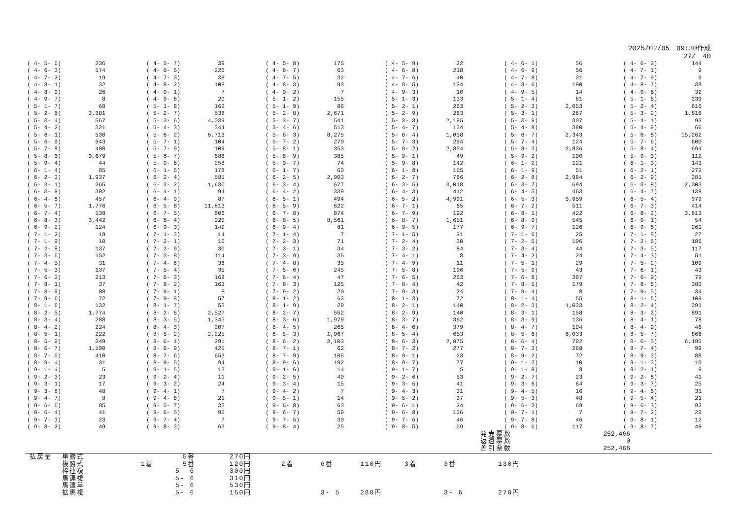2025/02/05　09:30作成
27/　40
| ( 4- 5- 6) | 236 | ( 4- 5- 7) | 39 | ( 4- 5- 8) | 175 | ( 4- 5- 9) | 22 | ( 4- 6- 1) | 56 | ( 4- 6- 2) | 144 |
| ( 4- 6- 3) | 174 | ( 4- 6- 5) | 226 | ( 4- 6- 7) | 63 | ( 4- 6- 8) | 218 | ( 4- 6- 9) | 56 | ( 4- 7- 1) | 9 |
| ( 4- 7- 2) | 19 | ( 4- 7- 3) | 38 | ( 4- 7- 5) | 32 | ( 4- 7- 6) | 40 | ( 4- 7- 8) | 31 | ( 4- 7- 9) | 9 |
| ( 4- 8- 1) | 32 | ( 4- 8- 2) | 108 | ( 4- 8- 3) | 93 | ( 4- 8- 5) | 134 | ( 4- 8- 6) | 190 | ( 4- 8- 7) | 38 |
| ( 4- 8- 9) | 26 | ( 4- 9- 1) | 7 | ( 4- 9- 2) | 7 | ( 4- 9- 3) | 10 | ( 4- 9- 5) | 14 | ( 4- 9- 6) | 32 |
| ( 4- 9- 7) | 8 | ( 4- 9- 8) | 20 | ( 5- 1- 2) | 155 | ( 5- 1- 3) | 133 | ( 5- 1- 4) | 61 | ( 5- 1- 6) | 239 |
| ( 5- 1- 7) | 68 | ( 5- 1- 8) | 162 | ( 5- 1- 9) | 86 | ( 5- 2- 1) | 263 | ( 5- 2- 3) | 2,053 | ( 5- 2- 4) | 616 |
| ( 5- 2- 6) | 3,381 | ( 5- 2- 7) | 538 | ( 5- 2- 8) | 2,671 | ( 5- 2- 9) | 263 | ( 5- 3- 1) | 267 | ( 5- 3- 2) | 1,816 |
| ( 5- 3- 4) | 567 | ( 5- 3- 6) | 4,039 | ( 5- 3- 7) | 541 | ( 5- 3- 8) | 2,195 | ( 5- 3- 9) | 307 | ( 5- 4- 1) | 93 |
| ( 5- 4- 2) | 321 | ( 5- 4- 3) | 344 | ( 5- 4- 6) | 513 | ( 5- 4- 7) | 134 | ( 5- 4- 8) | 380 | ( 5- 4- 9) | 66 |
| ( 5- 6- 1) | 530 | ( 5- 6- 2) | 6,713 | ( 5- 6- 3) | 8,275 | ( 5- 6- 4) | 1,058 | ( 5- 6- 7) | 2,343 | ( 5- 6- 8) | 15,262 |
| ( 5- 6- 9) | 943 | ( 5- 7- 1) | 104 | ( 5- 7- 2) | 270 | ( 5- 7- 3) | 294 | ( 5- 7- 4) | 124 | ( 5- 7- 6) | 600 |
| ( 5- 7- 8) | 408 | ( 5- 7- 9) | 109 | ( 5- 8- 1) | 353 | ( 5- 8- 2) | 2,854 | ( 5- 8- 3) | 2,836 | ( 5- 8- 4) | 694 |
| ( 5- 8- 6) | 9,679 | ( 5- 8- 7) | 888 | ( 5- 8- 9) | 385 | ( 5- 9- 1) | 49 | ( 5- 9- 2) | 100 | ( 5- 9- 3) | 112 |
| ( 5- 9- 4) | 44 | ( 5- 9- 6) | 258 | ( 5- 9- 7) | 74 | ( 5- 9- 8) | 142 | ( 6- 1- 2) | 121 | ( 6- 1- 3) | 143 |
| ( 6- 1- 4) | 85 | ( 6- 1- 5) | 178 | ( 6- 1- 7) | 60 | ( 6- 1- 8) | 165 | ( 6- 1- 9) | 51 | ( 6- 2- 1) | 272 |
| ( 6- 2- 3) | 1,937 | ( 6- 2- 4) | 585 | ( 6- 2- 5) | 2,903 | ( 6- 2- 7) | 766 | ( 6- 2- 8) | 2,984 | ( 6- 2- 9) | 281 |
| ( 6- 3- 1) | 265 | ( 6- 3- 2) | 1,630 | ( 6- 3- 4) | 677 | ( 6- 3- 5) | 3,018 | ( 6- 3- 7) | 694 | ( 6- 3- 8) | 2,303 |
| ( 6- 3- 9) | 302 | ( 6- 4- 1) | 94 | ( 6- 4- 2) | 339 | ( 6- 4- 3) | 412 | ( 6- 4- 5) | 463 | ( 6- 4- 7) | 138 |
| ( 6- 4- 8) | 457 | ( 6- 4- 9) | 87 | ( 6- 5- 1) | 494 | ( 6- 5- 2) | 4,991 | ( 6- 5- 3) | 5,959 | ( 6- 5- 4) | 979 |
| ( 6- 5- 7) | 1,776 | ( 6- 5- 8) | 11,813 | ( 6- 5- 9) | 622 | ( 6- 7- 1) | 65 | ( 6- 7- 2) | 511 | ( 6- 7- 3) | 414 |
| ( 6- 7- 4) | 138 | ( 6- 7- 5) | 606 | ( 6- 7- 8) | 874 | ( 6- 7- 9) | 192 | ( 6- 8- 1) | 422 | ( 6- 8- 2) | 3,813 |
| ( 6- 8- 3) | 3,442 | ( 6- 8- 4) | 920 | ( 6- 8- 5) | 8,561 | ( 6- 8- 7) | 1,651 | ( 6- 8- 9) | 545 | ( 6- 9- 1) | 54 |
| ( 6- 9- 2) | 124 | ( 6- 9- 3) | 149 | ( 6- 9- 4) | 81 | ( 6- 9- 5) | 177 | ( 6- 9- 7) | 126 | ( 6- 9- 8) | 261 |
| ( 7- 1- 2) | 19 | ( 7- 1- 3) | 14 | ( 7- 1- 4) | 7 | ( 7- 1- 5) | 21 | ( 7- 1- 6) | 25 | ( 7- 1- 8) | 27 |
| ( 7- 1- 9) | 10 | ( 7- 2- 1) | 16 | ( 7- 2- 3) | 71 | ( 7- 2- 4) | 30 | ( 7- 2- 5) | 106 | ( 7- 2- 6) | 186 |
| ( 7- 2- 8) | 137 | ( 7- 2- 9) | 30 | ( 7- 3- 1) | 34 | ( 7- 3- 2) | 84 | ( 7- 3- 4) | 44 | ( 7- 3- 5) | 117 |
| ( 7- 3- 6) | 152 | ( 7- 3- 8) | 114 | ( 7- 3- 9) | 35 | ( 7- 4- 1) | 8 | ( 7- 4- 2) | 24 | ( 7- 4- 3) | 51 |
| ( 7- 4- 5) | 31 | ( 7- 4- 6) | 38 | ( 7- 4- 8) | 35 | ( 7- 4- 9) | 11 | ( 7- 5- 1) | 29 | ( 7- 5- 2) | 109 |
| ( 7- 5- 3) | 137 | ( 7- 5- 4) | 35 | ( 7- 5- 6) | 245 | ( 7- 5- 8) | 196 | ( 7- 5- 9) | 43 | ( 7- 6- 1) | 43 |
| ( 7- 6- 2) | 213 | ( 7- 6- 3) | 168 | ( 7- 6- 4) | 47 | ( 7- 6- 5) | 263 | ( 7- 6- 8) | 387 | ( 7- 6- 9) | 79 |
| ( 7- 8- 1) | 37 | ( 7- 8- 2) | 163 | ( 7- 8- 3) | 125 | ( 7- 8- 4) | 42 | ( 7- 8- 5) | 179 | ( 7- 8- 6) | 380 |
| ( 7- 8- 9) | 80 | ( 7- 9- 1) | 8 | ( 7- 9- 2) | 20 | ( 7- 9- 3) | 24 | ( 7- 9- 4) | 8 | ( 7- 9- 5) | 34 |
| ( 7- 9- 6) | 72 | ( 7- 9- 8) | 57 | ( 8- 1- 2) | 63 | ( 8- 1- 3) | 72 | ( 8- 1- 4) | 55 | ( 8- 1- 5) | 109 |
| ( 8- 1- 6) | 132 | ( 8- 1- 7) | 53 | ( 8- 1- 9) | 29 | ( 8- 2- 1) | 140 | ( 8- 2- 3) | 1,033 | ( 8- 2- 4) | 391 |
| ( 8- 2- 5) | 1,774 | ( 8- 2- 6) | 2,527 | ( 8- 2- 7) | 552 | ( 8- 2- 9) | 140 | ( 8- 3- 1) | 158 | ( 8- 3- 2) | 891 |
| ( 8- 3- 4) | 288 | ( 8- 3- 5) | 1,345 | ( 8- 3- 6) | 1,979 | ( 8- 3- 7) | 362 | ( 8- 3- 9) | 135 | ( 8- 4- 1) | 78 |
| ( 8- 4- 2) | 224 | ( 8- 4- 3) | 207 | ( 8- 4- 5) | 265 | ( 8- 4- 6) | 379 | ( 8- 4- 7) | 104 | ( 8- 4- 9) | 46 |
| ( 8- 5- 1) | 222 | ( 8- 5- 2) | 2,225 | ( 8- 5- 3) | 1,967 | ( 8- 5- 4) | 653 | ( 8- 5- 6) | 6,033 | ( 8- 5- 7) | 866 |
| ( 8- 5- 9) | 249 | ( 8- 6- 1) | 291 | ( 8- 6- 2) | 3,103 | ( 8- 6- 3) | 2,875 | ( 8- 6- 4) | 792 | ( 8- 6- 5) | 6,195 |
| ( 8- 6- 7) | 1,190 | ( 8- 6- 9) | 425 | ( 8- 7- 1) | 62 | ( 8- 7- 2) | 277 | ( 8- 7- 3) | 268 | ( 8- 7- 4) | 99 |
| ( 8- 7- 5) | 410 | ( 8- 7- 6) | 653 | ( 8- 7- 9) | 105 | ( 8- 9- 1) | 23 | ( 8- 9- 2) | 72 | ( 8- 9- 3) | 88 |
| ( 8- 9- 4) | 31 | ( 8- 9- 5) | 94 | ( 8- 9- 6) | 192 | ( 8- 9- 7) | 77 | ( 9- 1- 2) | 10 | ( 9- 1- 3) | 10 |
| ( 9- 1- 4) | 5 | ( 9- 1- 5) | 13 | ( 9- 1- 6) | 14 | ( 9- 1- 7) | 5 | ( 9- 1- 8) | 8 | ( 9- 2- 1) | 9 |
| ( 9- 2- 3) | 23 | ( 9- 2- 4) | 11 | ( 9- 2- 5) | 40 | ( 9- 2- 6) | 53 | ( 9- 2- 7) | 23 | ( 9- 2- 8) | 41 |
| ( 9- 3- 1) | 17 | ( 9- 3- 2) | 24 | ( 9- 3- 4) | 15 | ( 9- 3- 5) | 41 | ( 9- 3- 6) | 64 | ( 9- 3- 7) | 25 |
| ( 9- 3- 8) | 48 | ( 9- 4- 1) | 7 | ( 9- 4- 2) | 7 | ( 9- 4- 3) | 31 | ( 9- 4- 5) | 16 | ( 9- 4- 6) | 31 |
| ( 9- 4- 7) | 8 | ( 9- 4- 8) | 21 | ( 9- 5- 1) | 14 | ( 9- 5- 2) | 37 | ( 9- 5- 3) | 48 | ( 9- 5- 4) | 21 |
| ( 9- 5- 6) | 85 | ( 9- 5- 7) | 33 | ( 9- 5- 8) | 63 | ( 9- 6- 1) | 24 | ( 9- 6- 2) | 69 | ( 9- 6- 3) | 92 |
| ( 9- 6- 4) | 41 | ( 9- 6- 5) | 96 | ( 9- 6- 7) | 59 | ( 9- 6- 8) | 136 | ( 9- 7- 1) | 7 | ( 9- 7- 2) | 23 |
| ( 9- 7- 3) | 23 | ( 9- 7- 4) | 7 | ( 9- 7- 5) | 30 | ( 9- 7- 6) | 46 | ( 9- 7- 8) | 46 | ( 9- 8- 1) | 12 |
| ( 9- 8- 2) | 49 | ( 9- 8- 3) | 63 | ( 9- 8- 4) | 25 | ( 9- 8- 5) | 59 | ( 9- 8- 6) | 117 | ( 9- 8- 7) | 49 |
| 発売票数 | 252,466 |
| 返還票数 | 0 |
| 差引票数 | 252,466 |
| 払戻金 | 単勝式 | | 5番 | 270円 | | | | | | |
| | 複勝式 | 1着 | 5番 | 120円 | 2着 | 6番 | 110円 | 3着 | 3番 | 130円 |
| | 枠連複 | | 5- 6 | 300円 | | | | | | |
| | 馬連複 | | 5- 6 | 310円 | | | | | | |
| | 馬連単 | | 5- 6 | 530円 | | | | | | |
| | 拡馬複 | | 5- 6 | 150円 | | 3- 5 | 280円 | | 3- 6 | 270円 |